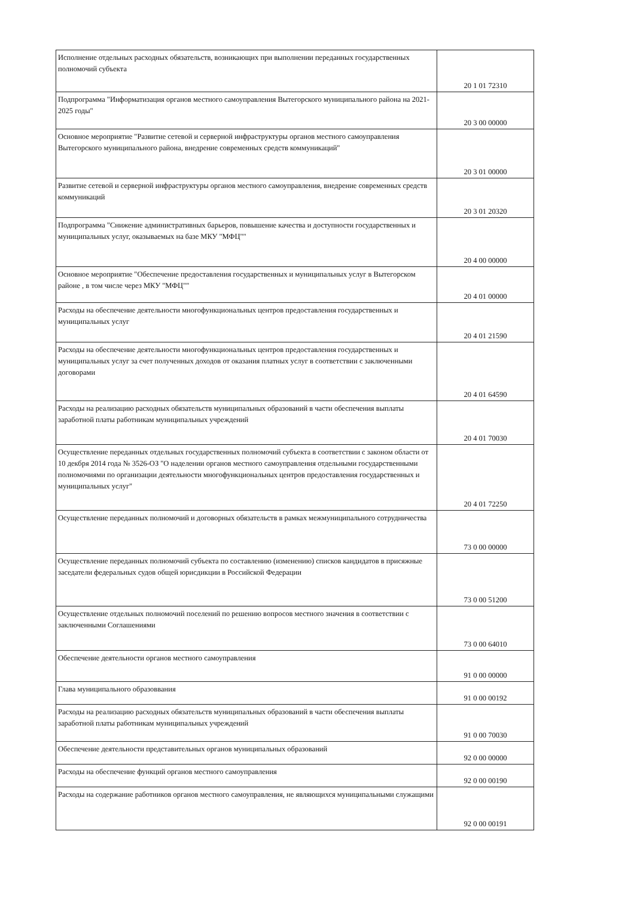| Исполнение отдельных расходных обязательств, возникающих при выполнении переданных государственных полномочий субъекта | 20 1 01 72310 |
| Подпрограмма "Информатизация органов местного самоуправления Вытегорского муниципального района на 2021-2025 годы" | 20 3 00 00000 |
| Основное мероприятие "Развитие сетевой и серверной инфраструктуры органов местного самоуправления Вытегорского муниципального района, внедрение современных средств коммуникаций" | 20 3 01 00000 |
| Развитие сетевой и серверной инфраструктуры органов местного самоуправления, внедрение современных средств коммуникаций | 20 3 01 20320 |
| Подпрограмма "Снижение административных барьеров, повышение качества и доступности государственных и муниципальных услуг, оказываемых на базе МКУ "МФЦ"" | 20 4 00 00000 |
| Основное мероприятие "Обеспечение предоставления государственных и муниципальных услуг в Вытегорском районе , в том числе через МКУ "МФЦ"" | 20 4 01 00000 |
| Расходы на обеспечение деятельности многофункциональных центров предоставления государственных и муниципальных услуг | 20 4 01 21590 |
| Расходы на обеспечение деятельности многофункциональных центров предоставления государственных и муниципальных услуг за счет полученных доходов от оказания платных услуг в соответствии с заключенными договорами | 20 4 01 64590 |
| Расходы на реализацию расходных обязательств муниципальных образований в части обеспечения выплаты заработной платы работникам муниципальных учреждений | 20 4 01 70030 |
| Осуществление переданных отдельных государственных полномочий субъекта в соответствии с законом области от 10 декбря 2014 года № 3526-ОЗ "О наделении органов местного самоуправления отдельными государственными полномочиями по организации деятельности многофункциональных центров предоставления государственных и муниципальных услуг" | 20 4 01 72250 |
| Осуществление переданных полномочий и договорных обязательств в рамках межмуниципального сотрудничества | 73 0 00 00000 |
| Осуществление переданных полномочий субъекта по составлению (изменению) списков кандидатов в присяжные заседатели федеральных судов общей юрисдикции в Российской Федерации | 73 0 00 51200 |
| Осуществление отдельных полномочий поселений по решению вопросов местного значения в соответствии с заключенными Соглашениями | 73 0 00 64010 |
| Обеспечение деятельности органов местного самоуправления | 91 0 00 00000 |
| Глава муниципального образоввания | 91 0 00 00192 |
| Расходы на реализацию расходных обязательств муниципальных образований в части обеспечения выплаты заработной платы работникам муниципальных учреждений | 91 0 00 70030 |
| Обеспечение деятельности представительных органов муниципальных образований | 92 0 00 00000 |
| Расходы на обеспечение функций органов местного самоуправления | 92 0 00 00190 |
| Расходы на содержание работников органов местного самоуправления, не являющихся муниципальными служащими | 92 0 00 00191 |